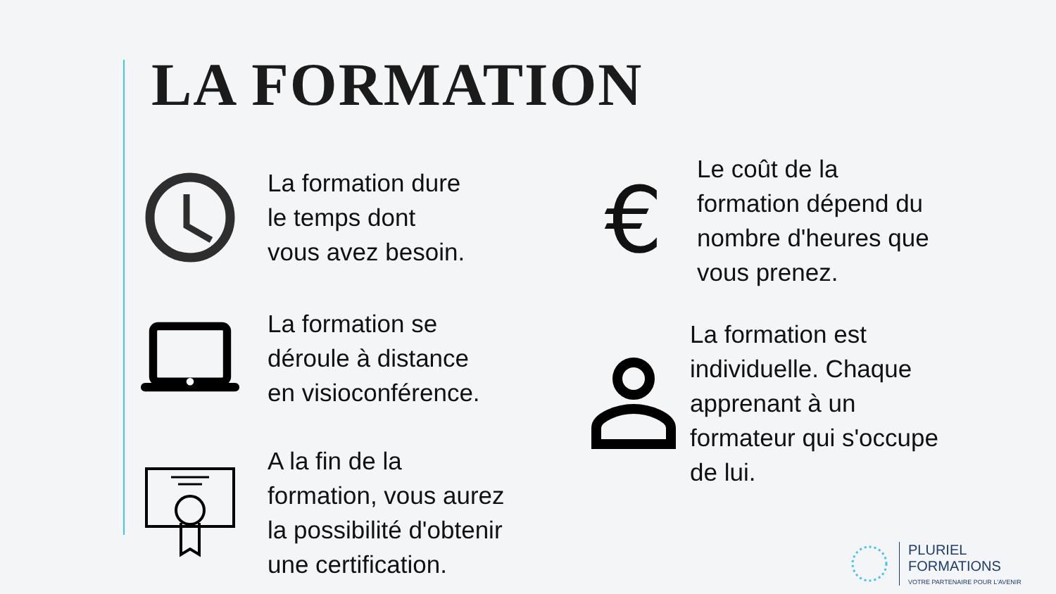LA FORMATION
La formation dure
le temps dont
vous avez besoin.
La formation se
déroule à distance
en visioconférence.
A la fin de la
formation, vous aurez
la possibilité d'obtenir
une certification.
€
Le coût de la
formation dépend du
nombre d'heures que
vous prenez.
La formation est
individuelle. Chaque
apprenant à un
formateur qui s'occupe
de lui.
PLURIEL
FORMATIONS
VOTRE PARTENAIRE POUR L'AVENIR